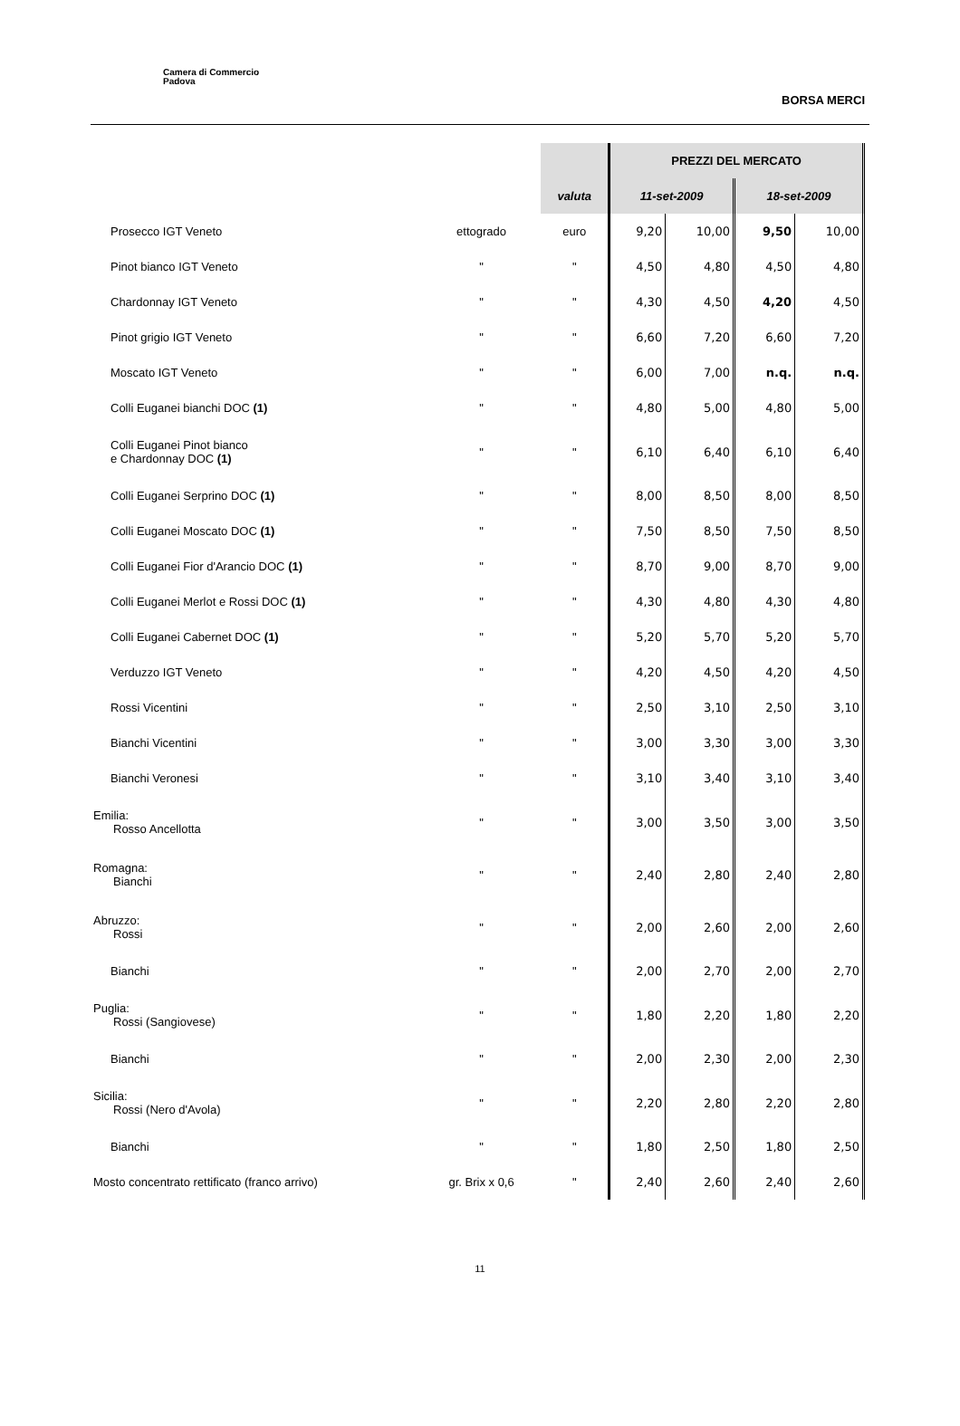Camera di Commercio
Padova
BORSA MERCI
| | | | PREZZI DEL MERCATO | | | |
| | | valuta | 11-set-2009 | | 18-set-2009 | |
| Prosecco IGT Veneto | ettogrado | euro | 9,20 | 10,00 | 9,50 | 10,00 |
| Pinot bianco IGT Veneto | " | " | 4,50 | 4,80 | 4,50 | 4,80 |
| Chardonnay IGT Veneto | " | " | 4,30 | 4,50 | 4,20 | 4,50 |
| Pinot grigio IGT Veneto | " | " | 6,60 | 7,20 | 6,60 | 7,20 |
| Moscato IGT Veneto | " | " | 6,00 | 7,00 | n.q. | n.q. |
| Colli Euganei bianchi DOC (1) | " | " | 4,80 | 5,00 | 4,80 | 5,00 |
| Colli Euganei Pinot bianco e Chardonnay DOC (1) | " | " | 6,10 | 6,40 | 6,10 | 6,40 |
| Colli Euganei Serprino DOC (1) | " | " | 8,00 | 8,50 | 8,00 | 8,50 |
| Colli Euganei Moscato DOC (1) | " | " | 7,50 | 8,50 | 7,50 | 8,50 |
| Colli Euganei Fior d'Arancio DOC (1) | " | " | 8,70 | 9,00 | 8,70 | 9,00 |
| Colli Euganei Merlot e Rossi DOC (1) | " | " | 4,30 | 4,80 | 4,30 | 4,80 |
| Colli Euganei Cabernet DOC (1) | " | " | 5,20 | 5,70 | 5,20 | 5,70 |
| Verduzzo IGT Veneto | " | " | 4,20 | 4,50 | 4,20 | 4,50 |
| Rossi Vicentini | " | " | 2,50 | 3,10 | 2,50 | 3,10 |
| Bianchi Vicentini | " | " | 3,00 | 3,30 | 3,00 | 3,30 |
| Bianchi Veronesi | " | " | 3,10 | 3,40 | 3,10 | 3,40 |
| Emilia: Rosso Ancellotta | " | " | 3,00 | 3,50 | 3,00 | 3,50 |
| Romagna: Bianchi | " | " | 2,40 | 2,80 | 2,40 | 2,80 |
| Abruzzo: Rossi | " | " | 2,00 | 2,60 | 2,00 | 2,60 |
| Bianchi | " | " | 2,00 | 2,70 | 2,00 | 2,70 |
| Puglia: Rossi (Sangiovese) | " | " | 1,80 | 2,20 | 1,80 | 2,20 |
| Bianchi | " | " | 2,00 | 2,30 | 2,00 | 2,30 |
| Sicilia: Rossi (Nero d'Avola) | " | " | 2,20 | 2,80 | 2,20 | 2,80 |
| Bianchi | " | " | 1,80 | 2,50 | 1,80 | 2,50 |
| Mosto concentrato rettificato (franco arrivo) | gr. Brix x 0,6 | " | 2,40 | 2,60 | 2,40 | 2,60 |
11